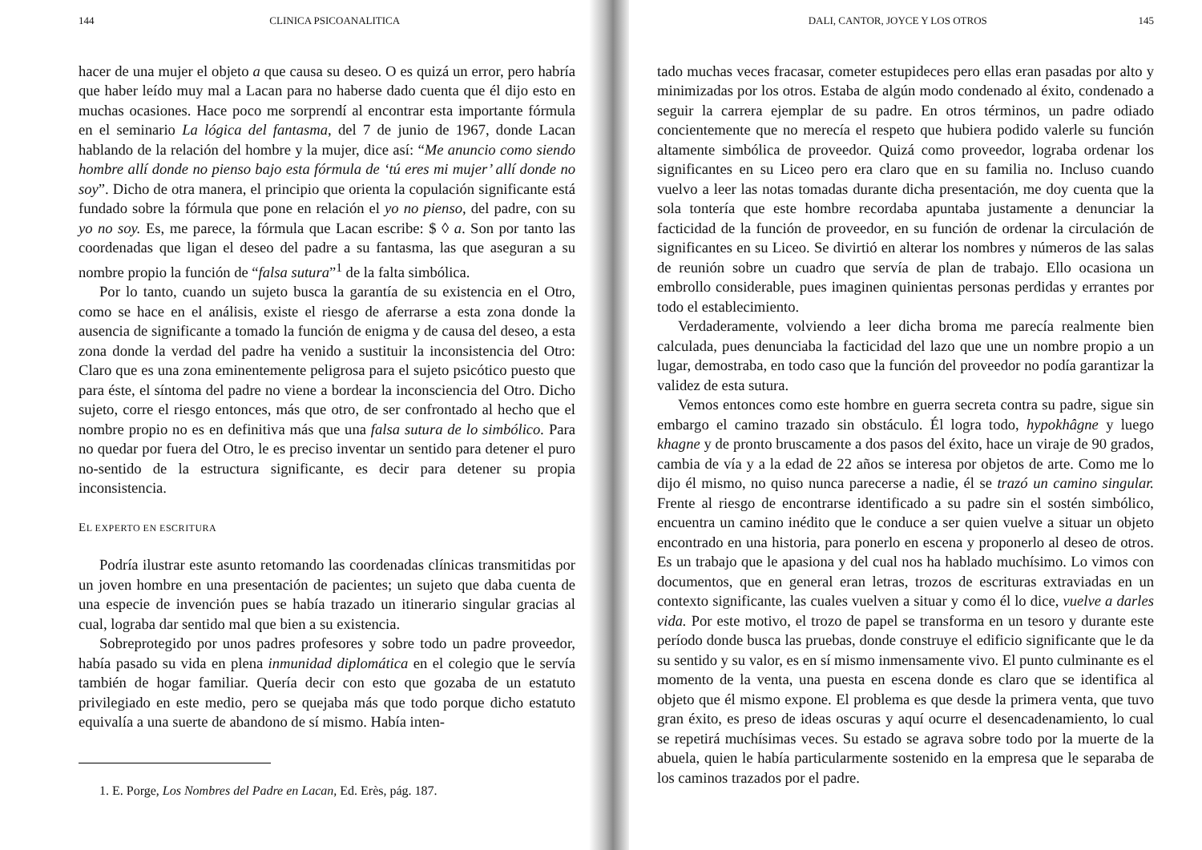144 CLINICA PSICOANALITICA
hacer de una mujer el objeto a que causa su deseo. O es quizá un error, pero habría que haber leído muy mal a Lacan para no haberse dado cuenta que él dijo esto en muchas ocasiones. Hace poco me sorprendí al encontrar esta importante fórmula en el seminario La lógica del fantasma, del 7 de junio de 1967, donde Lacan hablando de la relación del hombre y la mujer, dice así: “Me anuncio como siendo hombre allí donde no pienso bajo esta fórmula de ‘tú eres mi mujer’ allí donde no soy”. Dicho de otra manera, el principio que orienta la copulación significante está fundado sobre la fórmula que pone en relación el yo no pienso, del padre, con su yo no soy. Es, me parece, la fórmula que Lacan escribe: $ ◊ a. Son por tanto las coordenadas que ligan el deseo del padre a su fantasma, las que aseguran a su nombre propio la función de “falsa sutura”<sup>1</sup> de la falta simbólica.
Por lo tanto, cuando un sujeto busca la garantía de su existencia en el Otro, como se hace en el análisis, existe el riesgo de aferrarse a esta zona donde la ausencia de significante a tomado la función de enigma y de causa del deseo, a esta zona donde la verdad del padre ha venido a sustituir la inconsistencia del Otro: Claro que es una zona eminentemente peligrosa para el sujeto psicótico puesto que para éste, el síntoma del padre no viene a bordear la inconsciencia del Otro. Dicho sujeto, corre el riesgo entonces, más que otro, de ser confrontado al hecho que el nombre propio no es en definitiva más que una falsa sutura de lo simbólico. Para no quedar por fuera del Otro, le es preciso inventar un sentido para detener el puro no-sentido de la estructura significante, es decir para detener su propia inconsistencia.
EL EXPERTO EN ESCRITURA
Podría ilustrar este asunto retomando las coordenadas clínicas transmitidas por un joven hombre en una presentación de pacientes; un sujeto que daba cuenta de una especie de invención pues se había trazado un itinerario singular gracias al cual, lograba dar sentido mal que bien a su existencia.
Sobreprotegido por unos padres profesores y sobre todo un padre proveedor, había pasado su vida en plena inmunidad diplomática en el colegio que le servía también de hogar familiar. Quería decir con esto que gozaba de un estatuto privilegiado en este medio, pero se quejaba más que todo porque dicho estatuto equivalía a una suerte de abandono de sí mismo. Había inten-
1. E. Porge, Los Nombres del Padre en Lacan, Ed. Erès, pág. 187.
DALI, CANTOR, JOYCE Y LOS OTROS 145
tado muchas veces fracasar, cometer estupideces pero ellas eran pasadas por alto y minimizadas por los otros. Estaba de algún modo condenado al éxito, condenado a seguir la carrera ejemplar de su padre. En otros términos, un padre odiado concientemente que no merecía el respeto que hubiera podido valerle su función altamente simbólica de proveedor. Quizá como proveedor, lograba ordenar los significantes en su Liceo pero era claro que en su familia no. Incluso cuando vuelvo a leer las notas tomadas durante dicha presentación, me doy cuenta que la sola tontería que este hombre recordaba apuntaba justamente a denunciar la facticidad de la función de proveedor, en su función de ordenar la circulación de significantes en su Liceo. Se divirtió en alterar los nombres y números de las salas de reunión sobre un cuadro que servía de plan de trabajo. Ello ocasiona un embrollo considerable, pues imaginen quinientas personas perdidas y errantes por todo el establecimiento.
Verdaderamente, volviendo a leer dicha broma me parecía realmente bien calculada, pues denunciaba la facticidad del lazo que une un nombre propio a un lugar, demostraba, en todo caso que la función del proveedor no podía garantizar la validez de esta sutura.
Vemos entonces como este hombre en guerra secreta contra su padre, sigue sin embargo el camino trazado sin obstáculo. Él logra todo, hypokhâgne y luego khagne y de pronto bruscamente a dos pasos del éxito, hace un viraje de 90 grados, cambia de vía y a la edad de 22 años se interesa por objetos de arte. Como me lo dijo él mismo, no quiso nunca parecerse a nadie, él se trazó un camino singular. Frente al riesgo de encontrarse identificado a su padre sin el sostén simbólico, encuentra un camino inédito que le conduce a ser quien vuelve a situar un objeto encontrado en una historia, para ponerlo en escena y proponerlo al deseo de otros. Es un trabajo que le apasiona y del cual nos ha hablado muchísimo. Lo vimos con documentos, que en general eran letras, trozos de escrituras extraviadas en un contexto significante, las cuales vuelven a situar y como él lo dice, vuelve a darles vida. Por este motivo, el trozo de papel se transforma en un tesoro y durante este período donde busca las pruebas, donde construye el edificio significante que le da su sentido y su valor, es en sí mismo inmensamente vivo. El punto culminante es el momento de la venta, una puesta en escena donde es claro que se identifica al objeto que él mismo expone. El problema es que desde la primera venta, que tuvo gran éxito, es preso de ideas oscuras y aquí ocurre el desencadenamiento, lo cual se repetirá muchísimas veces. Su estado se agrava sobre todo por la muerte de la abuela, quien le había particularmente sostenido en la empresa que le separaba de los caminos trazados por el padre.